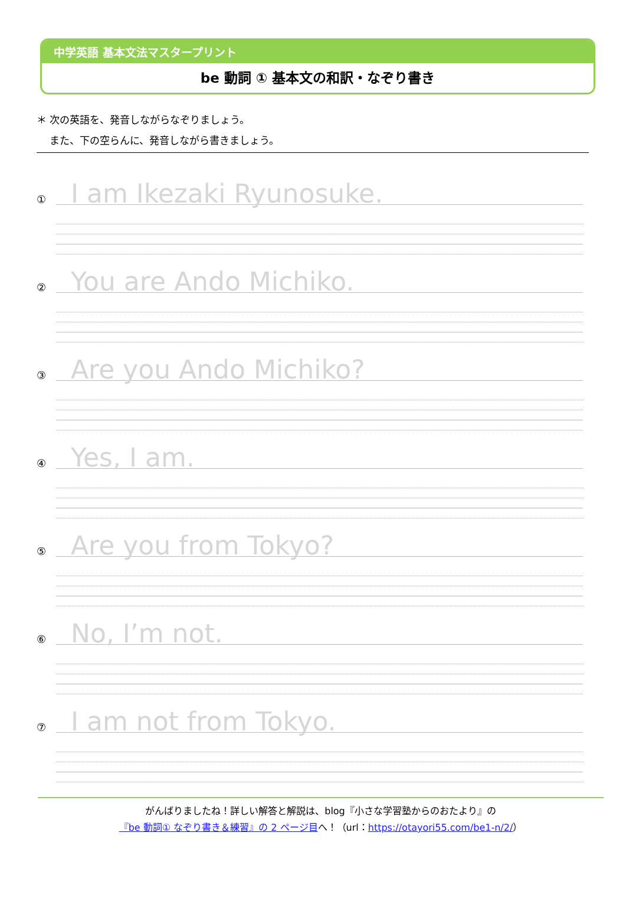中学英語 基本文法マスタープリント
be 動詞 ① 基本文の和訳・なぞり書き
＊ 次の英語を、発音しながらなぞりましょう。
　 また、下の空らんに、発音しながら書きましょう。
①
I am Ikezaki Ryunosuke.
②
You are Ando Michiko.
③
Are you Ando Michiko?
④
Yes, I am.
⑤
Are you from Tokyo?
⑥
No, I’m not.
⑦
I am not from Tokyo.
がんばりましたね！詳しい解答と解説は、blog『小さな学習塾からのおたより』の
『be 動詞① なぞり書き＆練習』の 2 ページ目へ！（url：https://otayori55.com/be1-n/2/）